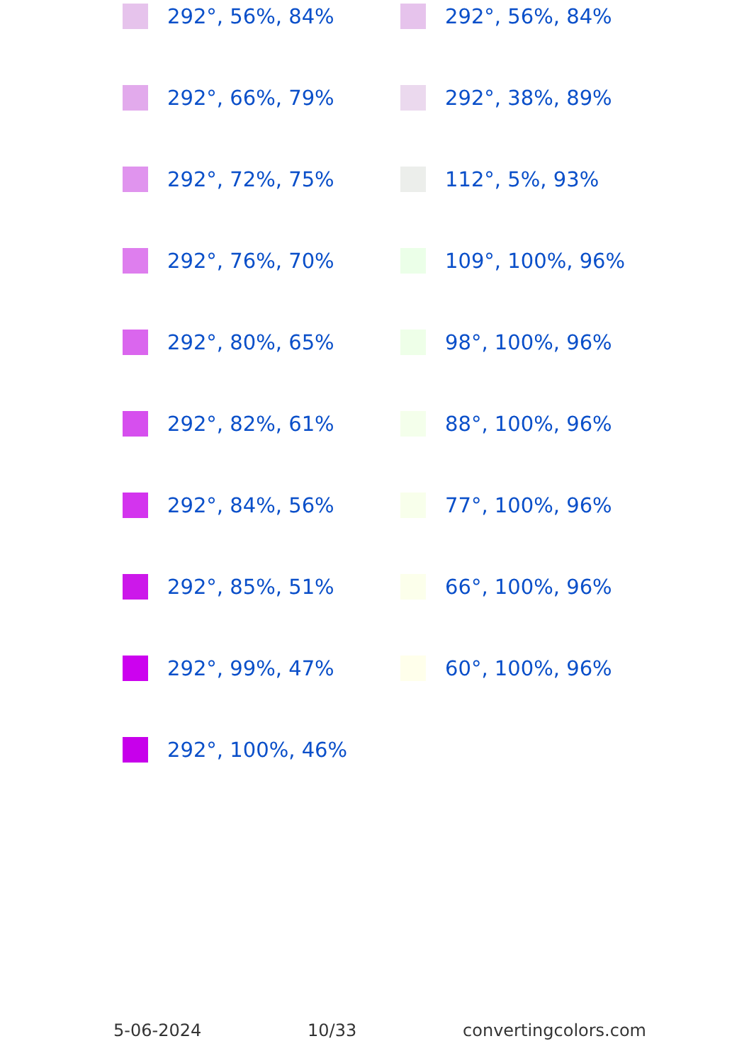292°, 56%, 84%
292°, 56%, 84%
292°, 66%, 79%
292°, 38%, 89%
292°, 72%, 75%
112°, 5%, 93%
292°, 76%, 70%
109°, 100%, 96%
292°, 80%, 65%
98°, 100%, 96%
292°, 82%, 61%
88°, 100%, 96%
292°, 84%, 56%
77°, 100%, 96%
292°, 85%, 51%
66°, 100%, 96%
292°, 99%, 47%
60°, 100%, 96%
292°, 100%, 46%
5-06-2024 10/33 convertingcolors.com